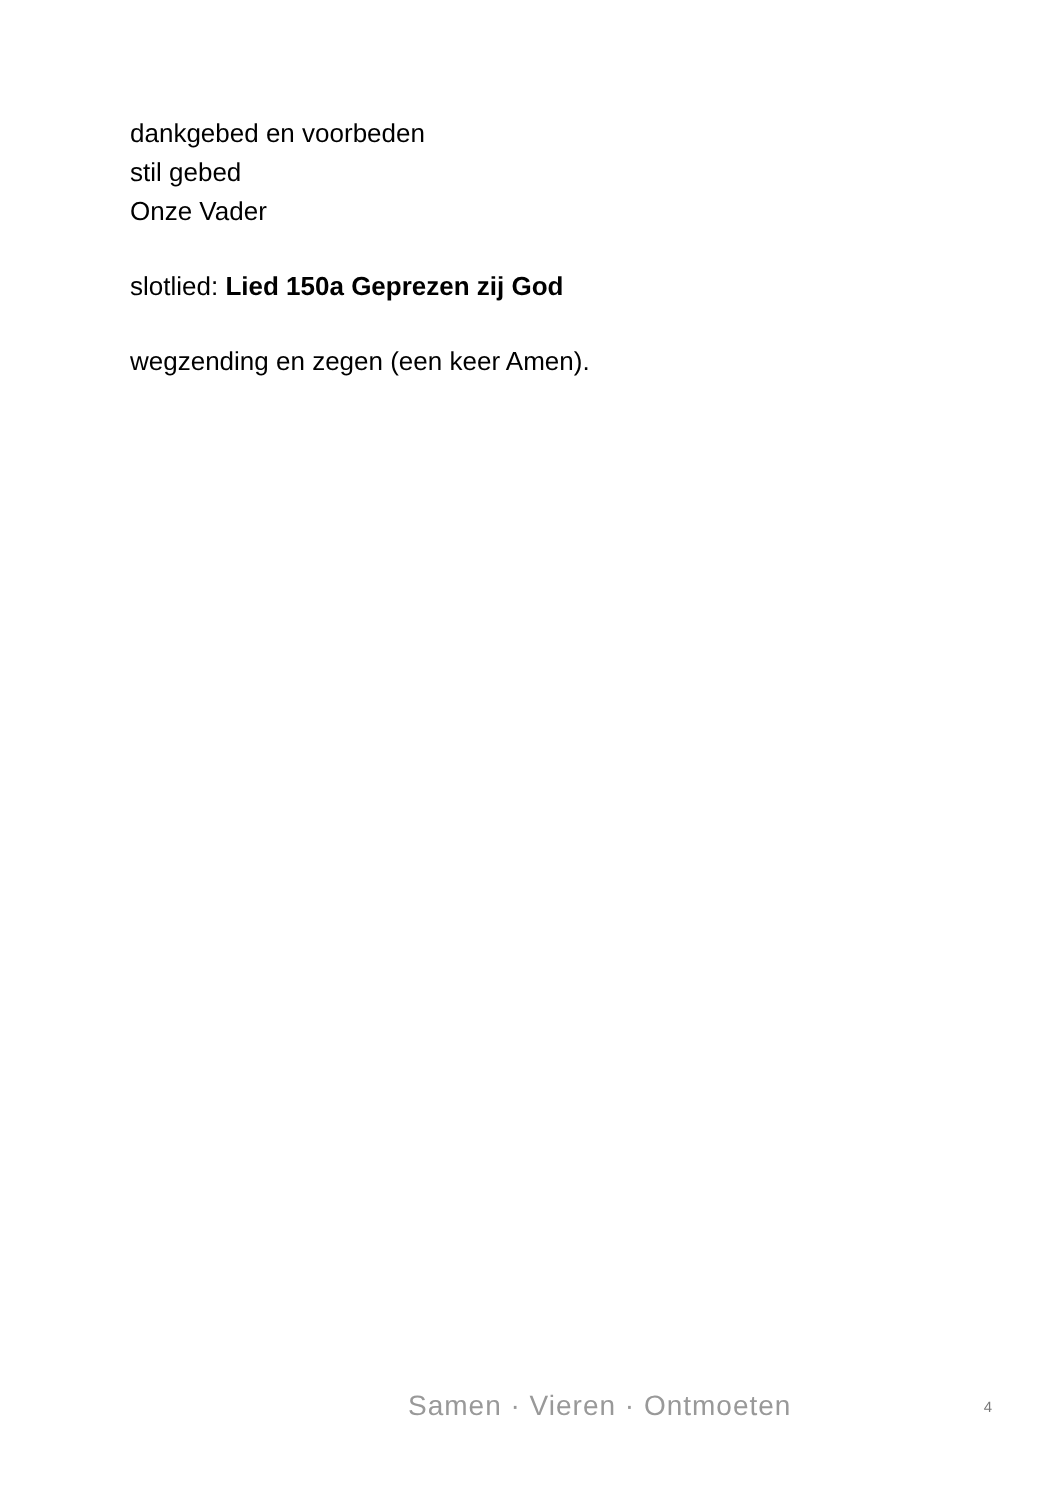dankgebed en voorbeden
stil gebed
Onze Vader
slotlied: Lied 150a Geprezen zij God
wegzending en zegen (een keer Amen).
Samen · Vieren · Ontmoeten 4